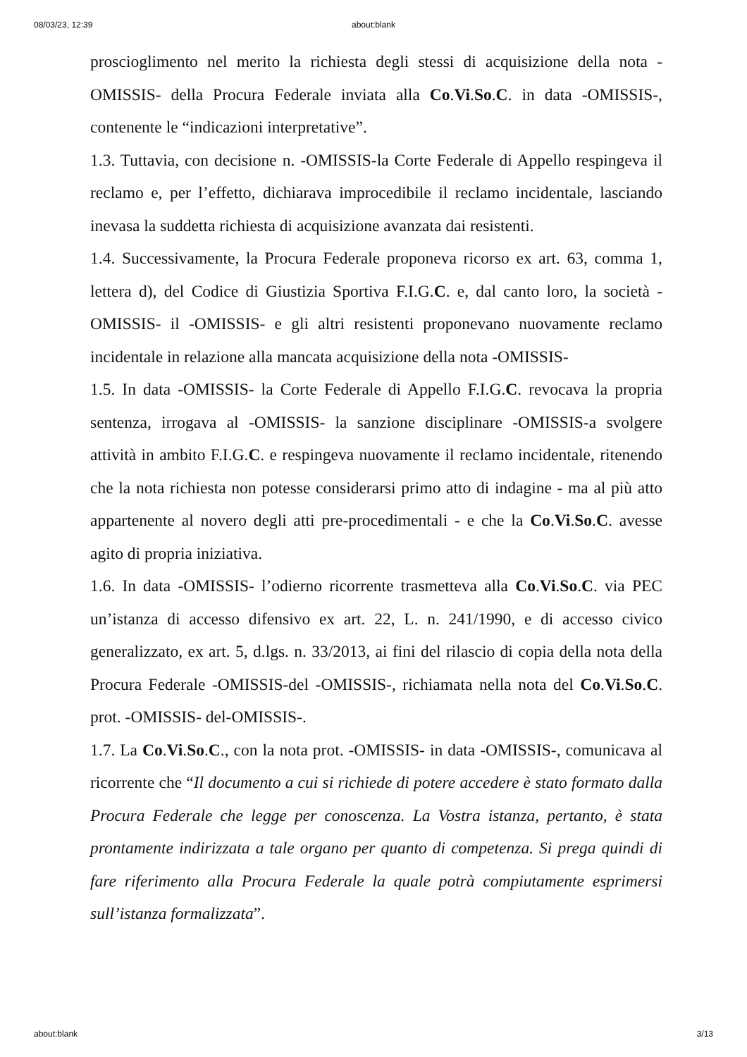08/03/23, 12:39 about:blank
proscioglimento nel merito la richiesta degli stessi di acquisizione della nota -OMISSIS- della Procura Federale inviata alla Co.Vi.So.C. in data -OMISSIS-, contenente le “indicazioni interpretative”.
1.3. Tuttavia, con decisione n. -OMISSIS-la Corte Federale di Appello respingeva il reclamo e, per l’effetto, dichiarava improcedibile il reclamo incidentale, lasciando inevasa la suddetta richiesta di acquisizione avanzata dai resistenti.
1.4. Successivamente, la Procura Federale proponeva ricorso ex art. 63, comma 1, lettera d), del Codice di Giustizia Sportiva F.I.G.C. e, dal canto loro, la società -OMISSIS- il -OMISSIS- e gli altri resistenti proponevano nuovamente reclamo incidentale in relazione alla mancata acquisizione della nota -OMISSIS-
1.5. In data -OMISSIS- la Corte Federale di Appello F.I.G.C. revocava la propria sentenza, irrogava al -OMISSIS- la sanzione disciplinare -OMISSIS-a svolgere attività in ambito F.I.G.C. e respingeva nuovamente il reclamo incidentale, ritenendo che la nota richiesta non potesse considerarsi primo atto di indagine - ma al più atto appartenente al novero degli atti pre-procedimentali - e che la Co.Vi.So.C. avesse agito di propria iniziativa.
1.6. In data -OMISSIS- l’odierno ricorrente trasmetteva alla Co.Vi.So.C. via PEC un’istanza di accesso difensivo ex art. 22, L. n. 241/1990, e di accesso civico generalizzato, ex art. 5, d.lgs. n. 33/2013, ai fini del rilascio di copia della nota della Procura Federale -OMISSIS-del -OMISSIS-, richiamata nella nota del Co.Vi.So.C. prot. -OMISSIS- del-OMISSIS-.
1.7. La Co.Vi.So.C., con la nota prot. -OMISSIS- in data -OMISSIS-, comunicava al ricorrente che “Il documento a cui si richiede di potere accedere è stato formato dalla Procura Federale che legge per conoscenza. La Vostra istanza, pertanto, è stata prontamente indirizzata a tale organo per quanto di competenza. Si prega quindi di fare riferimento alla Procura Federale la quale potrà compiutamente esprimersi sull’istanza formalizzata”.
about:blank 3/13